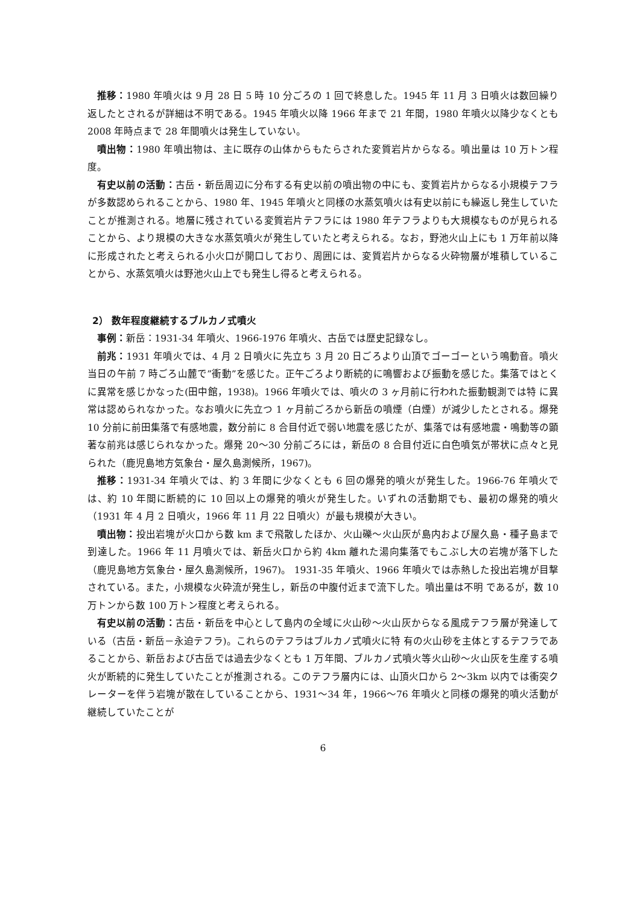推移：1980 年噴火は 9 月 28 日 5 時 10 分ごろの 1 回で終息した。1945 年 11 月 3 日噴火は数回繰り返したとされるが詳細は不明である。1945 年噴火以降 1966 年まで 21 年間，1980 年噴火以降少なくとも 2008 年時点まで 28 年間噴火は発生していない。
噴出物：1980 年噴出物は、主に既存の山体からもたらされた変質岩片からなる。噴出量は 10 万トン程度。
有史以前の活動：古岳・新岳周辺に分布する有史以前の噴出物の中にも、変質岩片からなる小規模テフラが多数認められることから、1980 年、1945 年噴火と同様の水蒸気噴火は有史以前にも繰返し発生していたことが推測される。地層に残されている変質岩片テフラには 1980 年テフラよりも大規模なものが見られることから、より規模の大きな水蒸気噴火が発生していたと考えられる。なお，野池火山上にも 1 万年前以降に形成されたと考えられる小火口が開口しており、周囲には、変質岩片からなる火砕物層が堆積していることから、水蒸気噴火は野池火山上でも発生し得ると考えられる。
2） 数年程度継続するブルカノ式噴火
事例：新岳：1931-34 年噴火、1966-1976 年噴火、古岳では歴史記録なし。
前兆：1931 年噴火では、4 月 2 日噴火に先立ち 3 月 20 日ごろより山頂でゴーゴーという鳴動音。噴火当日の午前 7 時ごろ山麓で”衝動”を感じた。正午ごろより断続的に鳴響および振動を感じた。集落ではとくに異常を感じかなった(田中館，1938)。1966 年噴火では、噴火の 3 ヶ月前に行われた振動観測では特 に異常は認められなかった。なお噴火に先立つ 1 ヶ月前ごろから新岳の噴煙（白煙）が減少したとされる。爆発 10 分前に前田集落で有感地震，数分前に 8 合目付近で弱い地震を感じたが、集落では有感地震・鳴動等の顕著な前兆は感じられなかった。爆発 20～30 分前ごろには，新岳の 8 合目付近に白色噴気が帯状に点々と見られた（鹿児島地方気象台・屋久島測候所，1967)。
推移：1931-34 年噴火では、約 3 年間に少なくとも 6 回の爆発的噴火が発生した。1966-76 年噴火では、約 10 年間に断続的に 10 回以上の爆発的噴火が発生した。いずれの活動期でも、最初の爆発的噴火（1931 年 4 月 2 日噴火，1966 年 11 月 22 日噴火）が最も規模が大きい。
噴出物：投出岩塊が火口から数 km まで飛散したほか、火山礫～火山灰が島内および屋久島・種子島まで到達した。1966 年 11 月噴火では、新岳火口から約 4km 離れた湯向集落でもこぶし大の岩塊が落下した（鹿児島地方気象台・屋久島測候所，1967)。 1931-35 年噴火、1966 年噴火では赤熱した投出岩塊が目撃されている。また，小規模な火砕流が発生し，新岳の中腹付近まで流下した。噴出量は不明 であるが，数 10 万トンから数 100 万トン程度と考えられる。
有史以前の活動：古岳・新岳を中心として島内の全域に火山砂～火山灰からなる風成テフラ層が発達している（古岳・新岳－永迫テフラ)。これらのテフラはブルカノ式噴火に特 有の火山砂を主体とするテフラであることから、新岳および古岳では過去少なくとも 1 万年間、ブルカノ式噴火等火山砂～火山灰を生産する噴火が断続的に発生していたことが推測される。このテフラ層内には、山頂火口から 2～3km 以内では衝突クレーターを伴う岩塊が散在していることから、1931～34 年，1966～76 年噴火と同様の爆発的噴火活動が継続していたことが
6